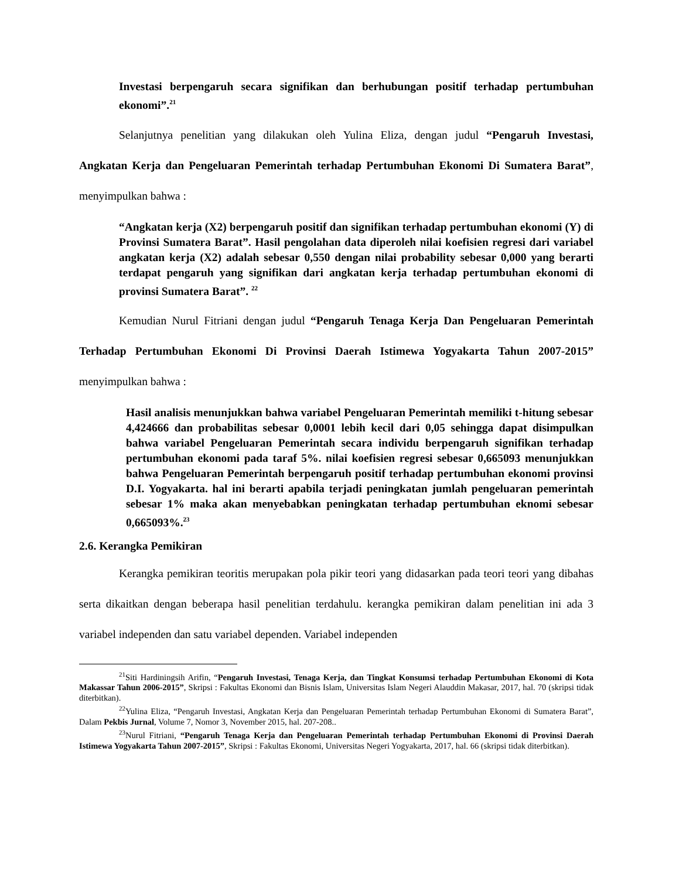Investasi berpengaruh secara signifikan dan berhubungan positif terhadap pertumbuhan ekonomi”.<sup>21</sup>
Selanjutnya penelitian yang dilakukan oleh Yulina Eliza, dengan judul “Pengaruh Investasi, Angkatan Kerja dan Pengeluaran Pemerintah terhadap Pertumbuhan Ekonomi Di Sumatera Barat”, menyimpulkan bahwa :
“Angkatan kerja (X2) berpengaruh positif dan signifikan terhadap pertumbuhan ekonomi (Y) di Provinsi Sumatera Barat”. Hasil pengolahan data diperoleh nilai koefisien regresi dari variabel angkatan kerja (X2) adalah sebesar 0,550 dengan nilai probability sebesar 0,000 yang berarti terdapat pengaruh yang signifikan dari angkatan kerja terhadap pertumbuhan ekonomi di provinsi Sumatera Barat”. <sup>22</sup>
Kemudian Nurul Fitriani dengan judul “Pengaruh Tenaga Kerja Dan Pengeluaran Pemerintah Terhadap Pertumbuhan Ekonomi Di Provinsi Daerah Istimewa Yogyakarta Tahun 2007-2015” menyimpulkan bahwa :
Hasil analisis menunjukkan bahwa variabel Pengeluaran Pemerintah memiliki t-hitung sebesar 4,424666 dan probabilitas sebesar 0,0001 lebih kecil dari 0,05 sehingga dapat disimpulkan bahwa variabel Pengeluaran Pemerintah secara individu berpengaruh signifikan terhadap pertumbuhan ekonomi pada taraf 5%. nilai koefisien regresi sebesar 0,665093 menunjukkan bahwa Pengeluaran Pemerintah berpengaruh positif terhadap pertumbuhan ekonomi provinsi D.I. Yogyakarta. hal ini berarti apabila terjadi peningkatan jumlah pengeluaran pemerintah sebesar 1% maka akan menyebabkan peningkatan terhadap pertumbuhan eknomi sebesar 0,665093%.<sup>23</sup>
2.6. Kerangka Pemikiran
Kerangka pemikiran teoritis merupakan pola pikir teori yang didasarkan pada teori teori yang dibahas serta dikaitkan dengan beberapa hasil penelitian terdahulu. kerangka pemikiran dalam penelitian ini ada 3 variabel independen dan satu variabel dependen. Variabel independen
<sup>21</sup> Siti Hardiningsih Arifin, “Pengaruh Investasi, Tenaga Kerja, dan Tingkat Konsumsi terhadap Pertumbuhan Ekonomi di Kota Makassar Tahun 2006-2015”, Skripsi : Fakultas Ekonomi dan Bisnis Islam, Universitas Islam Negeri Alauddin Makasar, 2017, hal. 70 (skripsi tidak diterbitkan).
<sup>22</sup> Yulina Eliza, “Pengaruh Investasi, Angkatan Kerja dan Pengeluaran Pemerintah terhadap Pertumbuhan Ekonomi di Sumatera Barat”, Dalam Pekbis Jurnal, Volume 7, Nomor 3, November 2015, hal. 207-208..
<sup>23</sup> Nurul Fitriani, “Pengaruh Tenaga Kerja dan Pengeluaran Pemerintah terhadap Pertumbuhan Ekonomi di Provinsi Daerah Istimewa Yogyakarta Tahun 2007-2015”, Skripsi : Fakultas Ekonomi, Universitas Negeri Yogyakarta, 2017, hal. 66 (skripsi tidak diterbitkan).